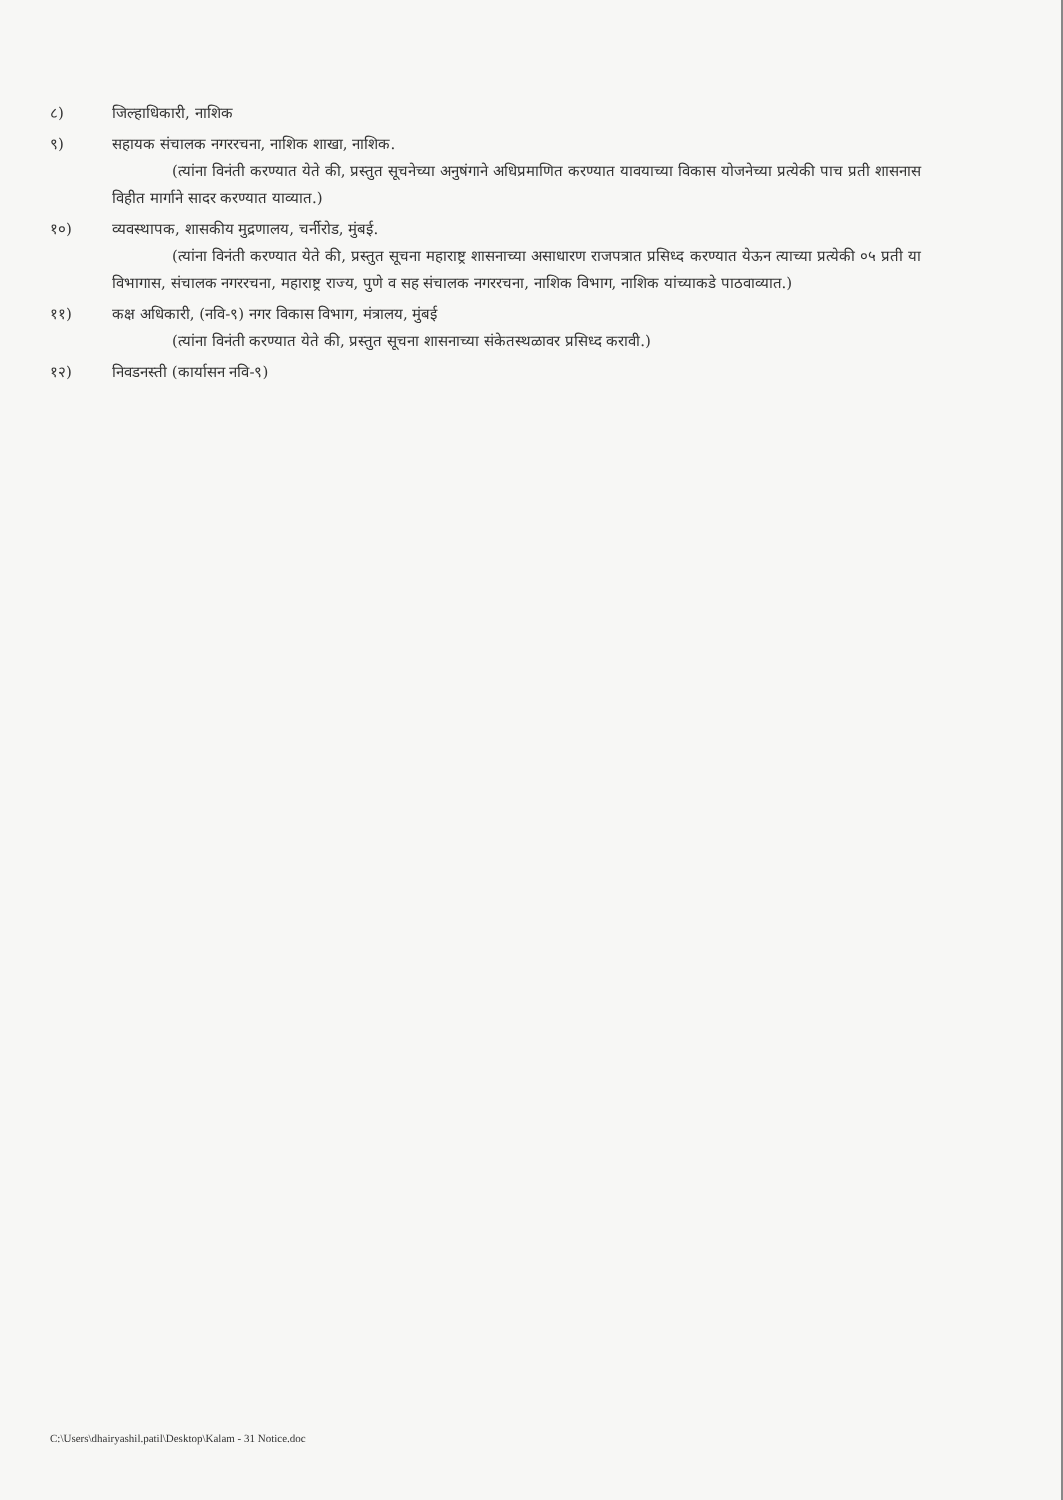८) जिल्हाधिकारी, नाशिक
९) सहायक संचालक नगररचना, नाशिक शाखा, नाशिक.
(त्यांना विनंती करण्यात येते की, प्रस्तुत सूचनेच्या अनुषंगाने अधिप्रमाणित करण्यात यावयाच्या विकास योजनेच्या प्रत्येकी पाच प्रती शासनास विहीत मार्गाने सादर करण्यात याव्यात.)
१०) व्यवस्थापक, शासकीय मुद्रणालय, चर्नीरोड, मुंबई.
(त्यांना विनंती करण्यात येते की, प्रस्तुत सूचना महाराष्ट्र शासनाच्या असाधारण राजपत्रात प्रसिध्द करण्यात येऊन त्याच्या प्रत्येकी ०५ प्रती या विभागास, संचालक नगररचना, महाराष्ट्र राज्य, पुणे व सह संचालक नगररचना, नाशिक विभाग, नाशिक यांच्याकडे पाठवाव्यात.)
११) कक्ष अधिकारी, (नवि-९) नगर विकास विभाग, मंत्रालय, मुंबई
(त्यांना विनंती करण्यात येते की, प्रस्तुत सूचना शासनाच्या संकेतस्थळावर प्रसिध्द करावी.)
१२) निवडनस्ती (कार्यासन नवि-९)
C:\Users\dhairyashil.patil\Desktop\Kalam - 31 Notice.doc